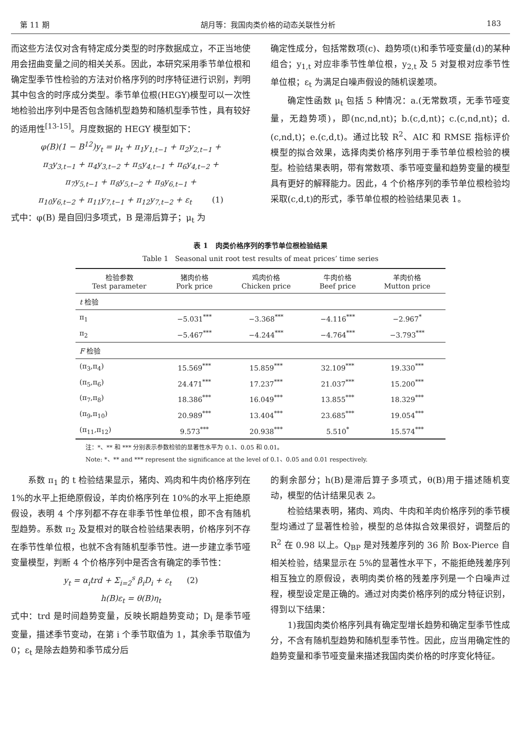第 11 期 胡月等：我国肉类价格的动态关联性分析 183
而这些方法仅对含有特定成分类型的时序数据成立，不正当地使用会扭曲变量之间的相关关系。因此，本研究采用季节单位根和确定型季节性检验的方法对价格序列的时序特征进行识别，判明其中包含的时序成分类型。季节单位根(HEGY)模型可以一次性地检验出序列中是否包含随机型趋势和随机型季节性，具有较好的适用性<sup>[13-15]</sup>。月度数据的 HEGY 模型如下：
φ(B)(1 − B<sup>12</sup>)y<sub>t</sub> = μ<sub>t</sub> + π<sub>1</sub>y<sub>1,t−1</sub> + π<sub>2</sub>y<sub>2,t−1</sub> +
π<sub>3</sub>y<sub>3,t−1</sub> + π<sub>4</sub>y<sub>3,t−2</sub> + π<sub>5</sub>y<sub>4,t−1</sub> + π<sub>6</sub>y<sub>4,t−2</sub> +
π<sub>7</sub>y<sub>5,t−1</sub> + π<sub>8</sub>y<sub>5,t−2</sub> + π<sub>9</sub>y<sub>6,t−1</sub> +
π<sub>10</sub>y<sub>6,t−2</sub> + π<sub>11</sub>y<sub>7,t−1</sub> + π<sub>12</sub>y<sub>7,t−2</sub> + ε<sub>t</sub> (1)
式中：φ(B) 是自回归多项式，B 是滞后算子；μ<sub>t</sub> 为
确定性成分，包括常数项(c)、趋势项(t)和季节哑变量(d)的某种组合；y<sub>1,t</sub> 对应非季节性单位根，y<sub>2,t</sub> 及 5 对复根对应季节性单位根；ε<sub>t</sub> 为满足白噪声假设的随机误差项。
确定性函数 μ<sub>t</sub> 包括 5 种情况：a.(无常数项，无季节哑变量，无趋势项)，即(nc,nd,nt)；b.(c,d,nt)；c.(c,nd,nt)；d.(c,nd,t)；e.(c,d,t)。通过比较 R<sup>2</sup>、AIC 和 RMSE 指标评价模型的拟合效果，选择肉类价格序列用于季节单位根检验的模型。检验结果表明，带有常数项、季节哑变量和趋势变量的模型具有更好的解释能力。因此，4 个价格序列的季节单位根检验均采取(c,d,t)的形式，季节单位根的检验结果见表 1。
表 1 肉类价格序列的季节单位根检验结果
Table 1 Seasonal unit root test results of meat prices’ time series
| 检验参数 Test parameter | 猪肉价格 Pork price | 鸡肉价格 Chicken price | 牛肉价格 Beef price | 羊肉价格 Mutton price |
| --- | --- | --- | --- | --- |
| t 检验 | | | | |
| π<sub>1</sub> | −5.031<sup>***</sup> | −3.368<sup>***</sup> | −4.116<sup>***</sup> | −2.967<sup>*</sup> |
| π<sub>2</sub> | −5.467<sup>***</sup> | −4.244<sup>***</sup> | −4.764<sup>***</sup> | −3.793<sup>***</sup> |
| F 检验 | | | | |
| (π<sub>3</sub>,π<sub>4</sub>) | 15.569<sup>***</sup> | 15.859<sup>***</sup> | 32.109<sup>***</sup> | 19.330<sup>***</sup> |
| (π<sub>5</sub>,π<sub>6</sub>) | 24.471<sup>***</sup> | 17.237<sup>***</sup> | 21.037<sup>***</sup> | 15.200<sup>***</sup> |
| (π<sub>7</sub>,π<sub>8</sub>) | 18.386<sup>***</sup> | 16.049<sup>***</sup> | 13.855<sup>***</sup> | 18.329<sup>***</sup> |
| (π<sub>9</sub>,π<sub>10</sub>) | 20.989<sup>***</sup> | 13.404<sup>***</sup> | 23.685<sup>***</sup> | 19.054<sup>***</sup> |
| (π<sub>11</sub>,π<sub>12</sub>) | 9.573<sup>***</sup> | 20.938<sup>***</sup> | 5.510<sup>*</sup> | 15.574<sup>***</sup> |
注：*、** 和 *** 分别表示参数检验的显著性水平为 0.1、0.05 和 0.01。
Note: *、** and *** represent the significance at the level of 0.1、0.05 and 0.01 respectively.
系数 π<sub>1</sub> 的 t 检验结果显示，猪肉、鸡肉和牛肉价格序列在 1%的水平上拒绝原假设，羊肉价格序列在 10%的水平上拒绝原假设，表明 4 个序列都不存在非季节性单位根，即不含有随机型趋势。系数 π<sub>2</sub> 及复根对的联合检验结果表明，价格序列不存在季节性单位根，也就不含有随机型季节性。进一步建立季节哑变量模型，判断 4 个价格序列中是否含有确定的季节性：
y<sub>t</sub> = α<sub>i</sub>trd + Σ<sub>i=2</sub><sup>s</sup> β<sub>i</sub>D<sub>i</sub> + ε<sub>t</sub> (2)
h(B)ε<sub>t</sub> = θ(B)η<sub>t</sub>
式中：trd 是时间趋势变量，反映长期趋势变动；D<sub>i</sub> 是季节哑变量，描述季节变动，在第 i 个季节取值为 1，其余季节取值为 0；ε<sub>t</sub> 是除去趋势和季节成分后
的剩余部分；h(B)是滞后算子多项式，θ(B)用于描述随机变动，模型的估计结果见表 2。
检验结果表明，猪肉、鸡肉、牛肉和羊肉价格序列的季节模型均通过了显著性检验，模型的总体拟合效果很好，调整后的 R<sup>2</sup> 在 0.98 以上。Q<sub>BP</sub> 是对残差序列的 36 阶 Box-Pierce 自相关检验，结果显示在 5%的显著性水平下，不能拒绝残差序列相互独立的原假设，表明肉类价格的残差序列是一个白噪声过程，模型设定是正确的。通过对肉类价格序列的成分特征识别，得到以下结果：
1)我国肉类价格序列具有确定型增长趋势和确定型季节性成分，不含有随机型趋势和随机型季节性。因此，应当用确定性的趋势变量和季节哑变量来描述我国肉类价格的时序变化特征。